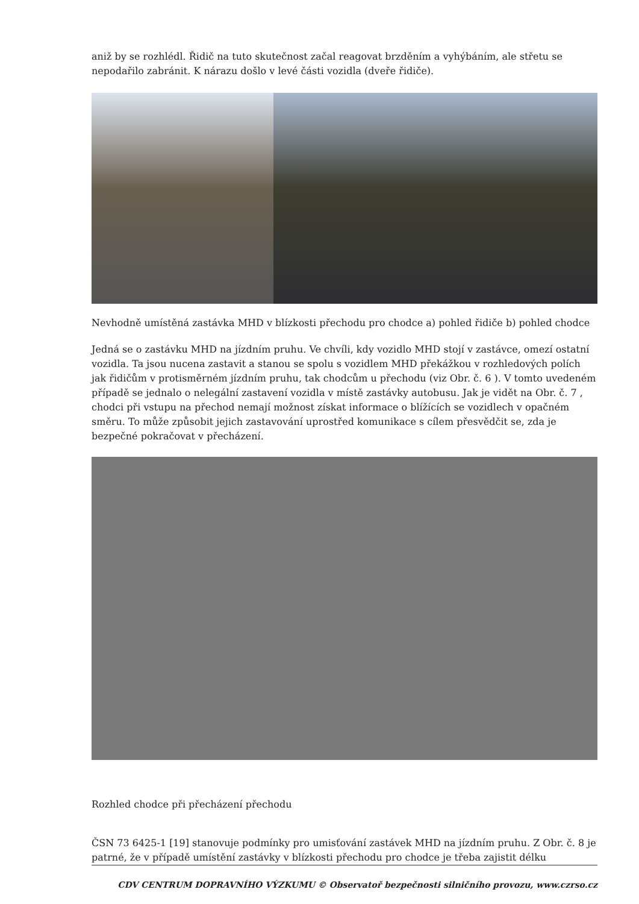aniž by se rozhlédl. Řidič na tuto skutečnost začal reagovat brzděním a vyhýbáním, ale střetu se nepodařilo zabránit. K nárazu došlo v levé části vozidla (dveře řidiče).
Nevhodně umístěná zastávka MHD v blízkosti přechodu pro chodce a) pohled řidiče b) pohled chodce
Jedná se o zastávku MHD na jízdním pruhu. Ve chvíli, kdy vozidlo MHD stojí v zastávce, omezí ostatní vozidla. Ta jsou nucena zastavit a stanou se spolu s vozidlem MHD překážkou v rozhledových polích jak řidičům v protisměrném jízdním pruhu, tak chodcům u přechodu (viz Obr. č. 6 ). V tomto uvedeném případě se jednalo o nelegální zastavení vozidla v místě zastávky autobusu. Jak je vidět na Obr. č. 7 , chodci při vstupu na přechod nemají možnost získat informace o blížících se vozidlech v opačném směru. To může způsobit jejich zastavování uprostřed komunikace s cílem přesvědčit se, zda je bezpečné pokračovat v přecházení.
Rozhled chodce při přecházení přechodu
ČSN 73 6425-1 [19] stanovuje podmínky pro umisťování zastávek MHD na jízdním pruhu. Z Obr. č. 8 je patrné, že v případě umístění zastávky v blízkosti přechodu pro chodce je třeba zajistit délku
CDV CENTRUM DOPRAVNÍHO VÝZKUMU © Observatoř bezpečnosti silničního provozu, www.czrso.cz